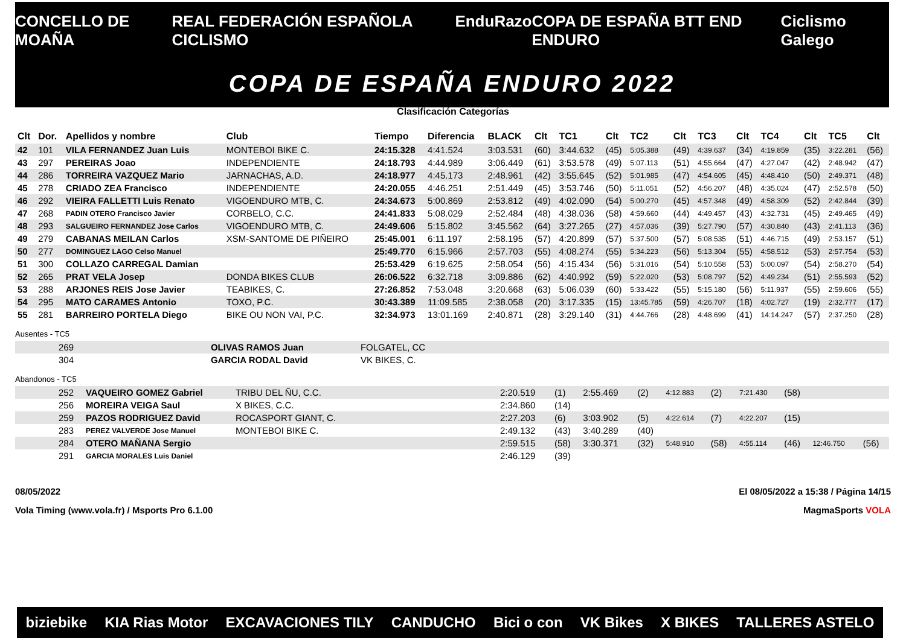CONCELLO DE MOAÑA REAL FEDERACIÓN ESPAÑOLA CICLISMO EnduRazo COPA DE ESPAÑA BTT END ENDURO Ciclismo Galego
COPA DE ESPAÑA ENDURO 2022
Clasificación Categorías
| Clt | Dor. | Apellidos y nombre | Club | Tiempo | Diferencia | BLACK | Clt | TC1 | Clt | TC2 | Clt | TC3 | Clt | TC4 | Clt | TC5 | Clt |
| --- | --- | --- | --- | --- | --- | --- | --- | --- | --- | --- | --- | --- | --- | --- | --- | --- | --- |
| 42 | 101 | VILA FERNANDEZ Juan Luis | MONTEBOI BIKE C. | 24:15.328 | 4:41.524 | 3:03.531 | (60) | 3:44.632 | (45) | 5:05.388 | (49) | 4:39.637 | (34) | 4:19.859 | (35) | 3:22.281 | (56) |
| 43 | 297 | PEREIRAS Joao | INDEPENDIENTE | 24:18.793 | 4:44.989 | 3:06.449 | (61) | 3:53.578 | (49) | 5:07.113 | (51) | 4:55.664 | (47) | 4:27.047 | (42) | 2:48.942 | (47) |
| 44 | 286 | TORREIRA VAZQUEZ Mario | JARNACHAS, A.D. | 24:18.977 | 4:45.173 | 2:48.961 | (42) | 3:55.645 | (52) | 5:01.985 | (47) | 4:54.605 | (45) | 4:48.410 | (50) | 2:49.371 | (48) |
| 45 | 278 | CRIADO ZEA Francisco | INDEPENDIENTE | 24:20.055 | 4:46.251 | 2:51.449 | (45) | 3:53.746 | (50) | 5:11.051 | (52) | 4:56.207 | (48) | 4:35.024 | (47) | 2:52.578 | (50) |
| 46 | 292 | VIEIRA FALLETTI Luis Renato | VIGOENDURO MTB, C. | 24:34.673 | 5:00.869 | 2:53.812 | (49) | 4:02.090 | (54) | 5:00.270 | (45) | 4:57.348 | (49) | 4:58.309 | (52) | 2:42.844 | (39) |
| 47 | 268 | PADIN OTERO Francisco Javier | CORBELO, C.C. | 24:41.833 | 5:08.029 | 2:52.484 | (48) | 4:38.036 | (58) | 4:59.660 | (44) | 4:49.457 | (43) | 4:32.731 | (45) | 2:49.465 | (49) |
| 48 | 293 | SALGUEIRO FERNANDEZ Jose Carlos | VIGOENDURO MTB, C. | 24:49.606 | 5:15.802 | 3:45.562 | (64) | 3:27.265 | (27) | 4:57.036 | (39) | 5:27.790 | (57) | 4:30.840 | (43) | 2:41.113 | (36) |
| 49 | 279 | CABANAS MEILAN Carlos | XSM-SANTOME DE PIÑEIRO | 25:45.001 | 6:11.197 | 2:58.195 | (57) | 4:20.899 | (57) | 5:37.500 | (57) | 5:08.535 | (51) | 4:46.715 | (49) | 2:53.157 | (51) |
| 50 | 277 | DOMINGUEZ LAGO Celso Manuel | | 25:49.770 | 6:15.966 | 2:57.703 | (55) | 4:08.274 | (55) | 5:34.223 | (56) | 5:13.304 | (55) | 4:58.512 | (53) | 2:57.754 | (53) |
| 51 | 300 | COLLAZO CARREGAL Damian | | 25:53.429 | 6:19.625 | 2:58.054 | (56) | 4:15.434 | (56) | 5:31.016 | (54) | 5:10.558 | (53) | 5:00.097 | (54) | 2:58.270 | (54) |
| 52 | 265 | PRAT VELA Josep | DONDA BIKES CLUB | 26:06.522 | 6:32.718 | 3:09.886 | (62) | 4:40.992 | (59) | 5:22.020 | (53) | 5:08.797 | (52) | 4:49.234 | (51) | 2:55.593 | (52) |
| 53 | 288 | ARJONES REIS Jose Javier | TEABIKES, C. | 27:26.852 | 7:53.048 | 3:20.668 | (63) | 5:06.039 | (60) | 5:33.422 | (55) | 5:15.180 | (56) | 5:11.937 | (55) | 2:59.606 | (55) |
| 54 | 295 | MATO CARAMES Antonio | TOXO, P.C. | 30:43.389 | 11:09.585 | 2:38.058 | (20) | 3:17.335 | (15) | 13:45.785 | (59) | 4:26.707 | (18) | 4:02.727 | (19) | 2:32.777 | (17) |
| 55 | 281 | BARREIRO PORTELA Diego | BIKE OU NON VAI, P.C. | 32:34.973 | 13:01.169 | 2:40.871 | (28) | 3:29.140 | (31) | 4:44.766 | (28) | 4:48.699 | (41) | 14:14.247 | (57) | 2:37.250 | (28) |
Ausentes - TC5
| | 269 | OLIVAS RAMOS Juan | FOLGATEL, CC |
| | 304 | GARCIA RODAL David | VK BIKES, C. |
Abandonos - TC5
| | 252 | VAQUEIRO GOMEZ Gabriel | TRIBU DEL ÑU, C.C. | 2:20.519 | (1) | 2:55.469 | (2) | 4:12.883 | (2) | 7:21.430 | (58) | | |
| | 256 | MOREIRA VEIGA Saul | X BIKES, C.C. | 2:34.860 | (14) | | | | | | | | |
| | 259 | PAZOS RODRIGUEZ David | ROCASPORT GIANT, C. | 2:27.203 | (6) | 3:03.902 | (5) | 4:22.614 | (7) | 4:22.207 | (15) | | |
| | 283 | PEREZ VALVERDE Jose Manuel | MONTEBOI BIKE C. | 2:49.132 | (43) | 3:40.289 | (40) | | | | | | |
| | 284 | OTERO MAÑANA Sergio | | 2:59.515 | (58) | 3:30.371 | (32) | 5:48.910 | (58) | 4:55.114 | (46) | 12:46.750 | (56) |
| | 291 | GARCIA MORALES Luis Daniel | | 2:46.129 | (39) | | | | | | | | |
08/05/2022 El 08/05/2022 a 15:38 / Página 14/15
Vola Timing (www.vola.fr) / Msports Pro 6.1.00 MagmaSports VOLA
biziebike KIA Rias Motor EXCAVACIONES TILY CANDUCHO Bici o con VK Bikes X BIKES TALLERES ASTELO